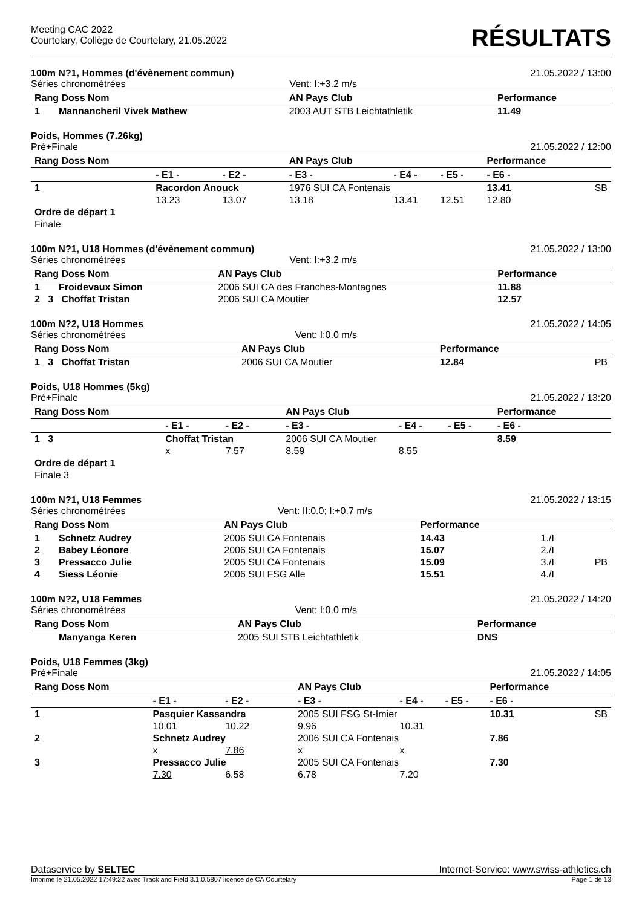Meeting CAC 2022
Courtelary, Collège de Courtelary, 21.05.2022
RÉSULTATS
100m N?1, Hommes (d'évènement commun) 21.05.2022 / 13:00
Séries chronométrées Vent: I:+3.2 m/s
| Rang Doss Nom | AN Pays Club | Performance | |
| --- | --- | --- | --- |
| 1 Mannancheril Vivek Mathew | 2003 AUT STB Leichtathletik | 11.49 | |
Poids, Hommes (7.26kg)
Pré+Finale 21.05.2022 / 12:00
| Rang Doss Nom | | | AN Pays Club | | | Performance | |
| --- | --- | --- | --- | --- | --- | --- | --- |
| | - E1 - | - E2 - | - E3 - | - E4 - | - E5 - | - E6 - | |
| 1 | Racordon Anouck | | 1976 SUI CA Fontenais | | | 13.41 | SB |
| | 13.23 | 13.07 | 13.18 | 13.41 | 12.51 | 12.80 | |
| Ordre de départ 1 | | | | | | | |
| Finale | | | | | | | |
100m N?1, U18 Hommes (d'évènement commun) 21.05.2022 / 13:00
Séries chronométrées Vent: I:+3.2 m/s
| Rang Doss Nom | AN Pays Club | Performance | |
| --- | --- | --- | --- |
| 1 Froidevaux Simon | 2006 SUI CA des Franches-Montagnes | 11.88 | |
| 2 3 Choffat Tristan | 2006 SUI CA Moutier | 12.57 | |
100m N?2, U18 Hommes 21.05.2022 / 14:05
Séries chronométrées Vent: I:0.0 m/s
| Rang Doss Nom | AN Pays Club | Performance | |
| --- | --- | --- | --- |
| 1 3 Choffat Tristan | 2006 SUI CA Moutier | 12.84 | PB |
Poids, U18 Hommes (5kg)
Pré+Finale 21.05.2022 / 13:20
| Rang Doss Nom | | | AN Pays Club | | | Performance | |
| --- | --- | --- | --- | --- | --- | --- | --- |
| | - E1 - | - E2 - | - E3 - | - E4 - | - E5 - | - E6 - | |
| 1 3 | Choffat Tristan | | 2006 SUI CA Moutier | | | 8.59 | |
| | x | 7.57 | 8.59 | 8.55 | | | |
| Ordre de départ 1 | | | | | | | |
| Finale 3 | | | | | | | |
100m N?1, U18 Femmes 21.05.2022 / 13:15
Séries chronométrées Vent: II:0.0; I:+0.7 m/s
| Rang Doss Nom | AN Pays Club | Performance | | |
| --- | --- | --- | --- | --- |
| 1 Schnetz Audrey | 2006 SUI CA Fontenais | 14.43 | 1./I | |
| 2 Babey Léonore | 2006 SUI CA Fontenais | 15.07 | 2./I | |
| 3 Pressacco Julie | 2005 SUI CA Fontenais | 15.09 | 3./I | PB |
| 4 Siess Léonie | 2006 SUI FSG Alle | 15.51 | 4./I | |
100m N?2, U18 Femmes 21.05.2022 / 14:20
Séries chronométrées Vent: I:0.0 m/s
| Rang Doss Nom | AN Pays Club | Performance | |
| --- | --- | --- | --- |
| Manyanga Keren | 2005 SUI STB Leichtathletik | DNS | |
Poids, U18 Femmes (3kg)
Pré+Finale 21.05.2022 / 14:05
| Rang Doss Nom | | | AN Pays Club | | | Performance | |
| --- | --- | --- | --- | --- | --- | --- | --- |
| | - E1 - | - E2 - | - E3 - | - E4 - | - E5 - | - E6 - | |
| 1 | Pasquier Kassandra | | 2005 SUI FSG St-Imier | | | 10.31 | SB |
| | 10.01 | 10.22 | 9.96 | 10.31 | | | |
| 2 | Schnetz Audrey | | 2006 SUI CA Fontenais | | | 7.86 | |
| | x | 7.86 | x | x | | | |
| 3 | Pressacco Julie | | 2005 SUI CA Fontenais | | | 7.30 | |
| | 7.30 | 6.58 | 6.78 | 7.20 | | | |
Dataservice by SELTEC Internet-Service: www.swiss-athletics.ch
Imprimé le 21.05.2022 17:49:22 avec Track and Field 3.1.0.5807 licence de CA Courtelary Page 1 de 13